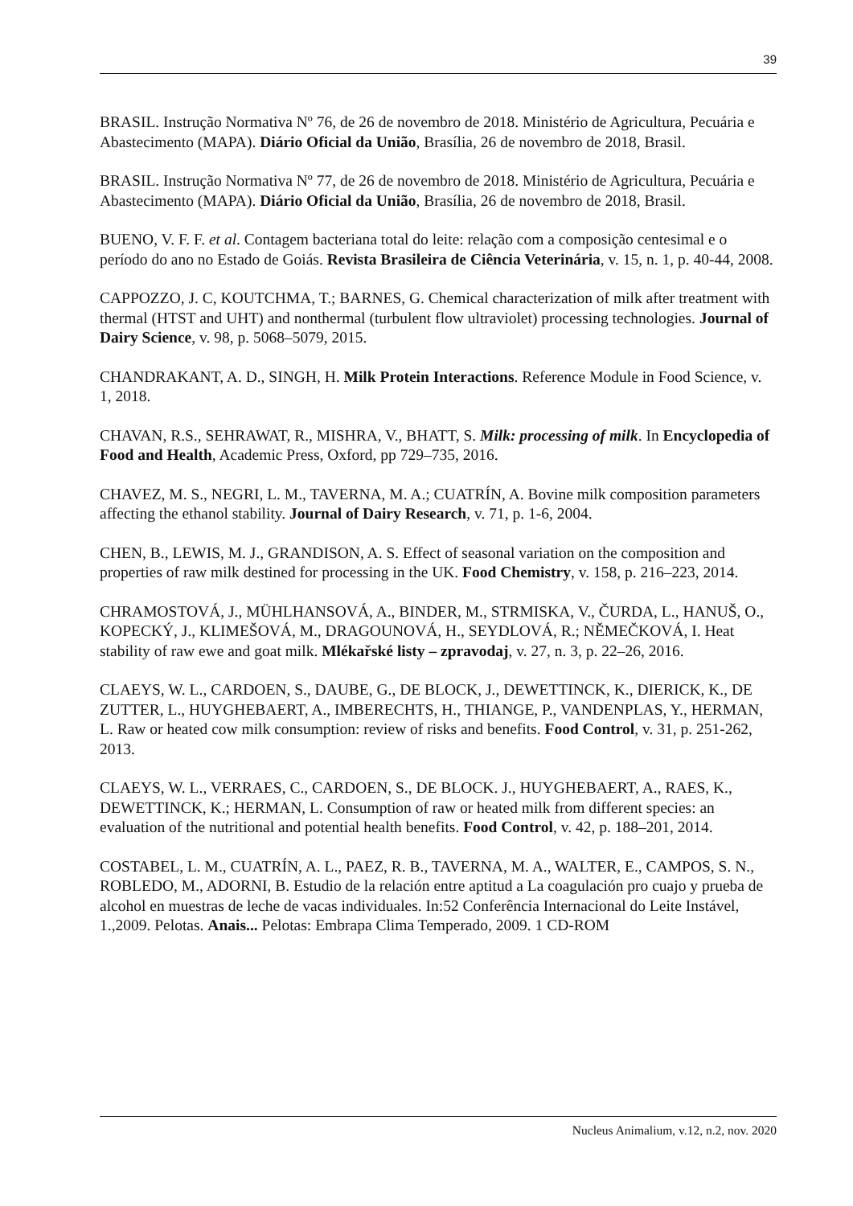39
BRASIL. Instrução Normativa Nº 76, de 26 de novembro de 2018. Ministério de Agricultura, Pecuária e Abastecimento (MAPA). Diário Oficial da União, Brasília, 26 de novembro de 2018, Brasil.
BRASIL. Instrução Normativa Nº 77, de 26 de novembro de 2018. Ministério de Agricultura, Pecuária e Abastecimento (MAPA). Diário Oficial da União, Brasília, 26 de novembro de 2018, Brasil.
BUENO, V. F. F. et al. Contagem bacteriana total do leite: relação com a composição centesimal e o período do ano no Estado de Goiás. Revista Brasileira de Ciência Veterinária, v. 15, n. 1, p. 40-44, 2008.
CAPPOZZO, J. C, KOUTCHMA, T.; BARNES, G. Chemical characterization of milk after treatment with thermal (HTST and UHT) and nonthermal (turbulent flow ultraviolet) processing technologies. Journal of Dairy Science, v. 98, p. 5068–5079, 2015.
CHANDRAKANT, A. D., SINGH, H. Milk Protein Interactions. Reference Module in Food Science, v. 1, 2018.
CHAVAN, R.S., SEHRAWAT, R., MISHRA, V., BHATT, S. Milk: processing of milk. In Encyclopedia of Food and Health, Academic Press, Oxford, pp 729–735, 2016.
CHAVEZ, M. S., NEGRI, L. M., TAVERNA, M. A.; CUATRÍN, A. Bovine milk composition parameters affecting the ethanol stability. Journal of Dairy Research, v. 71, p. 1-6, 2004.
CHEN, B., LEWIS, M. J., GRANDISON, A. S. Effect of seasonal variation on the composition and properties of raw milk destined for processing in the UK. Food Chemistry, v. 158, p. 216–223, 2014.
CHRAMOSTOVÁ, J., MÜHLHANSOVÁ, A., BINDER, M., STRMISKA, V., ČURDA, L., HANUŠ, O., KOPECKÝ, J., KLIMEŠOVÁ, M., DRAGOUNOVÁ, H., SEYDLOVÁ, R.; NĚMEČKOVÁ, I. Heat stability of raw ewe and goat milk. Mlékařské listy – zpravodaj, v. 27, n. 3, p. 22–26, 2016.
CLAEYS, W. L., CARDOEN, S., DAUBE, G., DE BLOCK, J., DEWETTINCK, K., DIERICK, K., DE ZUTTER, L., HUYGHEBAERT, A., IMBERECHTS, H., THIANGE, P., VANDENPLAS, Y., HERMAN, L. Raw or heated cow milk consumption: review of risks and benefits. Food Control, v. 31, p. 251-262, 2013.
CLAEYS, W. L., VERRAES, C., CARDOEN, S., DE BLOCK. J., HUYGHEBAERT, A., RAES, K., DEWETTINCK, K.; HERMAN, L. Consumption of raw or heated milk from different species: an evaluation of the nutritional and potential health benefits. Food Control, v. 42, p. 188–201, 2014.
COSTABEL, L. M., CUATRÍN, A. L., PAEZ, R. B., TAVERNA, M. A., WALTER, E., CAMPOS, S. N., ROBLEDO, M., ADORNI, B. Estudio de la relación entre aptitud a La coagulación pro cuajo y prueba de alcohol en muestras de leche de vacas individuales. In:52 Conferência Internacional do Leite Instável, 1.,2009. Pelotas. Anais... Pelotas: Embrapa Clima Temperado, 2009. 1 CD-ROM
Nucleus Animalium, v.12, n.2, nov. 2020